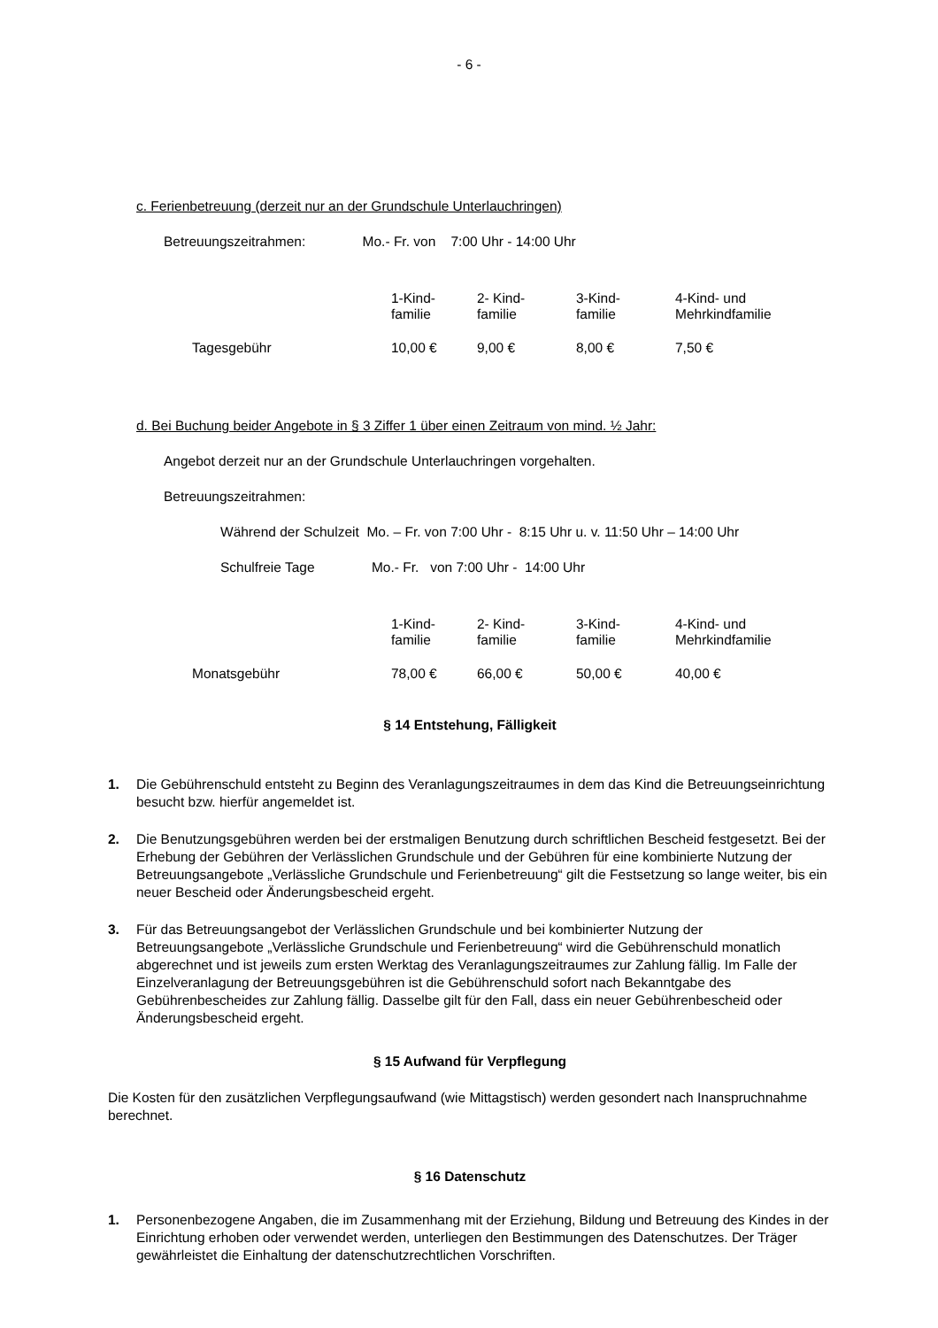- 6 -
c. Ferienbetreuung (derzeit nur an der Grundschule Unterlauchringen)
Betreuungszeitrahmen: Mo.- Fr. von 7:00 Uhr - 14:00 Uhr
| | 1-Kind- familie | 2- Kind- familie | 3-Kind- familie | 4-Kind- und Mehrkindfamilie |
| Tagesgebühr | 10,00 € | 9,00 € | 8,00 € | 7,50 € |
d. Bei Buchung beider Angebote in § 3 Ziffer 1 über einen Zeitraum von mind. ½ Jahr:
Angebot derzeit nur an der Grundschule Unterlauchringen vorgehalten.
Betreuungszeitrahmen:
Während der Schulzeit Mo. – Fr. von 7:00 Uhr - 8:15 Uhr u. v. 11:50 Uhr – 14:00 Uhr
Schulfreie Tage Mo.- Fr. von 7:00 Uhr - 14:00 Uhr
| | 1-Kind- familie | 2- Kind- familie | 3-Kind- familie | 4-Kind- und Mehrkindfamilie |
| Monatsgebühr | 78,00 € | 66,00 € | 50,00 € | 40,00 € |
§ 14 Entstehung, Fälligkeit
1. Die Gebührenschuld entsteht zu Beginn des Veranlagungszeitraumes in dem das Kind die Betreuungseinrichtung besucht bzw. hierfür angemeldet ist.
2. Die Benutzungsgebühren werden bei der erstmaligen Benutzung durch schriftlichen Bescheid festgesetzt. Bei der Erhebung der Gebühren der Verlässlichen Grundschule und der Gebühren für eine kombinierte Nutzung der Betreuungsangebote „Verlässliche Grundschule und Ferienbetreuung“ gilt die Festsetzung so lange weiter, bis ein neuer Bescheid oder Änderungsbescheid ergeht.
3. Für das Betreuungsangebot der Verlässlichen Grundschule und bei kombinierter Nutzung der Betreuungsangebote „Verlässliche Grundschule und Ferienbetreuung“ wird die Gebührenschuld monatlich abgerechnet und ist jeweils zum ersten Werktag des Veranlagungszeitraumes zur Zahlung fällig. Im Falle der Einzelveranlagung der Betreuungsgebühren ist die Gebührenschuld sofort nach Bekanntgabe des Gebührenbescheides zur Zahlung fällig. Dasselbe gilt für den Fall, dass ein neuer Gebührenbescheid oder Änderungsbescheid ergeht.
§ 15 Aufwand für Verpflegung
Die Kosten für den zusätzlichen Verpflegungsaufwand (wie Mittagstisch) werden gesondert nach Inanspruchnahme berechnet.
§ 16 Datenschutz
1. Personenbezogene Angaben, die im Zusammenhang mit der Erziehung, Bildung und Betreuung des Kindes in der Einrichtung erhoben oder verwendet werden, unterliegen den Bestimmungen des Datenschutzes. Der Träger gewährleistet die Einhaltung der datenschutzrechtlichen Vorschriften.